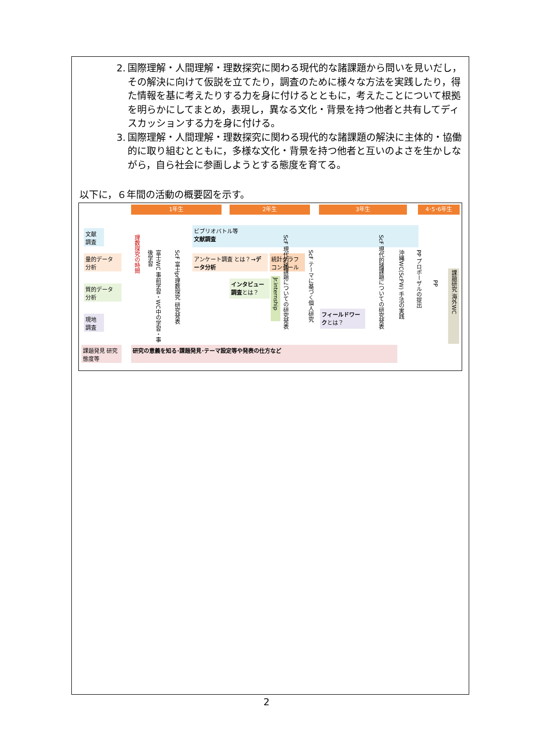2. 国際理解・人間理解・理数探究に関わる現代的な諸課題から問いを見いだし，その解決に向けて仮説を立てたり，調査のために様々な方法を実践したり，得た情報を基に考えたりする力を身に付けるとともに，考えたことについて根拠を明らかにしてまとめ，表現し，異なる文化・背景を持つ他者と共有してディスカッションする力を身に付ける。
3. 国際理解・人間理解・理数探究に関わる現代的な諸課題の解決に主体的・協働的に取り組むとともに，多様な文化・背景を持つ他者と互いのよさを生かしながら，自ら社会に参画しようとする態度を育てる。
以下に，６年間の活動の概要図を示す。
1年生 2年生 3年生 4･5･6年生
文献 調査
量的データ 分析
質的データ 分析
現地 調査
課題発見 研究態度等
理数探究の時間
富士WC 事前学習・WC中の学習・事後学習
ScF 富士pr理数探究 研究発表
ビブリオバトル等
文献調査
アンケート調査 とは？→データ分析
統計グラフ コンクール
インタビュー調査とは？
Jr.internship
ScF 現代的諸課題についての研究発表
ScF テーマに基づく個人研究
フィールドワークとは？
ScF 現代的諸課題についての研究発表
沖縄WC(ScFW) 手法の実践
PP プロポーザルの提出
PP
課題研究 海外WC
研究の意義を知る･課題発見･テーマ設定等や発表の仕方など
2